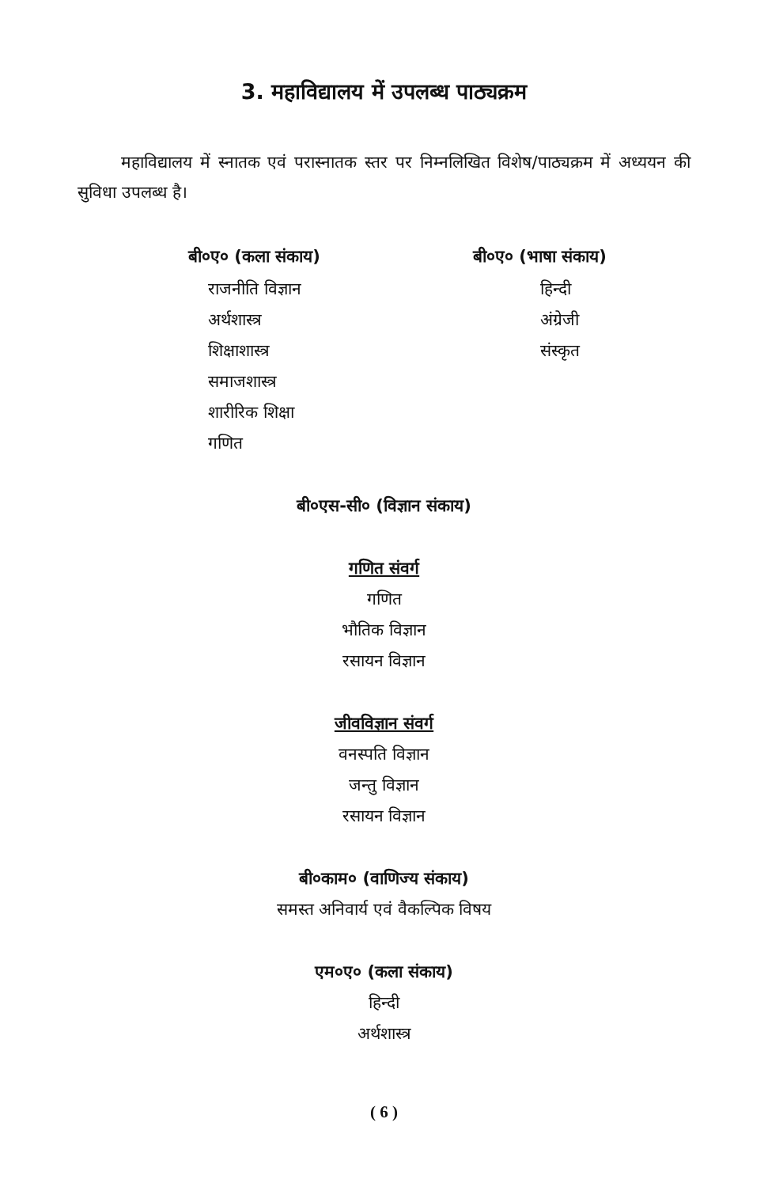3. महाविद्यालय में उपलब्ध पाठ्यक्रम
महाविद्यालय में स्नातक एवं परास्नातक स्तर पर निम्नलिखित विशेष/पाठ्यक्रम में अध्ययन की सुविधा उपलब्ध है।
बी०ए० (कला संकाय)
राजनीति विज्ञान
अर्थशास्त्र
शिक्षाशास्त्र
समाजशास्त्र
शारीरिक शिक्षा
गणित
बी०ए० (भाषा संकाय)
हिन्दी
अंग्रेजी
संस्कृत
बी०एस-सी० (विज्ञान संकाय)
गणित संवर्ग
गणित
भौतिक विज्ञान
रसायन विज्ञान
जीवविज्ञान संवर्ग
वनस्पति विज्ञान
जन्तु विज्ञान
रसायन विज्ञान
बी०काम० (वाणिज्य संकाय)
समस्त अनिवार्य एवं वैकल्पिक विषय
एम०ए० (कला संकाय)
हिन्दी
अर्थशास्त्र
( 6 )